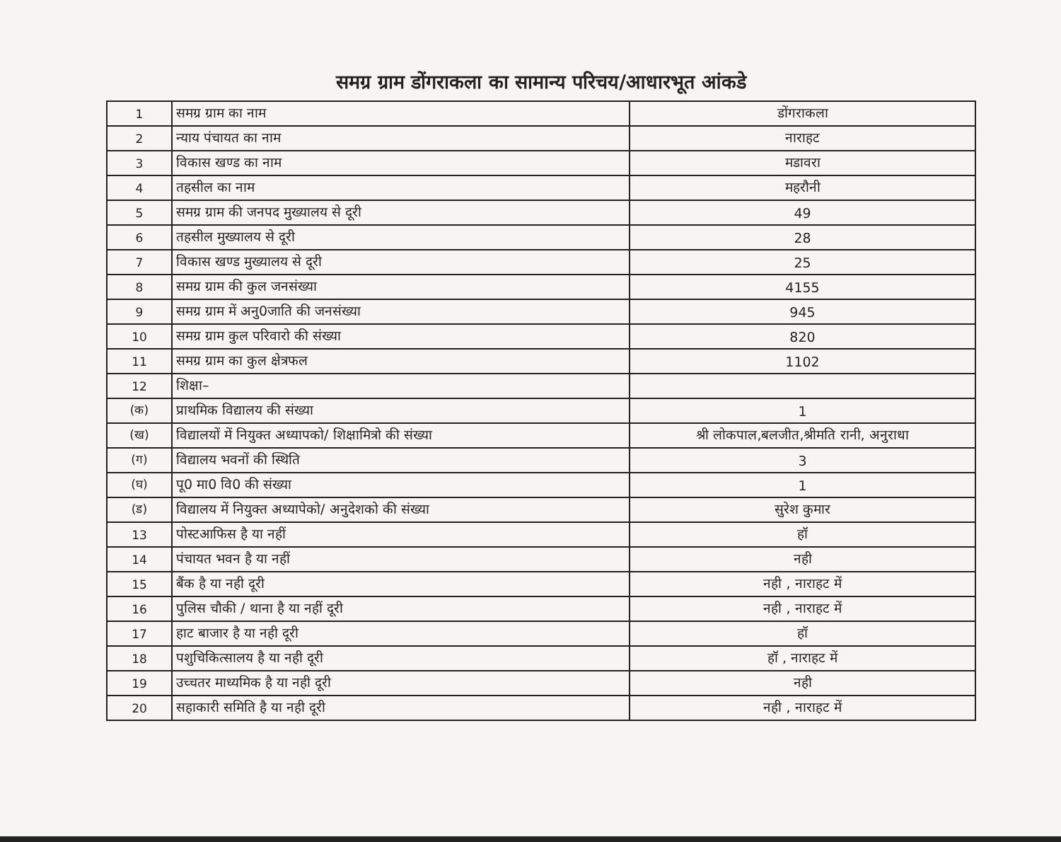समग्र ग्राम डोंगराकला का सामान्य परिचय/आधारभूत आंकडे
| 1 | समग्र ग्राम का नाम | डोंगराकला |
| 2 | न्याय पंचायत का नाम | नाराहट |
| 3 | विकास खण्ड का नाम | मडावरा |
| 4 | तहसील का नाम | महरौनी |
| 5 | समग्र ग्राम की जनपद मुख्यालय से दूरी | 49 |
| 6 | तहसील मुख्यालय से दूरी | 28 |
| 7 | विकास खण्ड मुख्यालय से दूरी | 25 |
| 8 | समग्र ग्राम की कुल जनसंख्या | 4155 |
| 9 | समग्र ग्राम में अनु0जाति की जनसंख्या | 945 |
| 10 | समग्र ग्राम कुल परिवारो की संख्या | 820 |
| 11 | समग्र ग्राम का कुल क्षेत्रफल | 1102 |
| 12 | शिक्षा– | |
| (क) | प्राथमिक विद्यालय की संख्या | 1 |
| (ख) | विद्यालयों में नियुक्त अध्यापको/ शिक्षामित्रो की संख्या | श्री लोकपाल,बलजीत,श्रीमति रानी, अनुराधा |
| (ग) | विद्यालय भवनों की स्थिति | 3 |
| (घ) | पू0 मा0 वि0 की संख्या | 1 |
| (ड) | विद्यालय में नियुक्त अध्यापेको/ अनुदेशको की संख्या | सुरेश कुमार |
| 13 | पोस्टआफिस है या नहीं | हॉ |
| 14 | पंचायत भवन है या नहीं | नही |
| 15 | बैंक है या नही दूरी | नही , नाराहट में |
| 16 | पुलिस चौकी / थाना है या नहीं दूरी | नही , नाराहट में |
| 17 | हाट बाजार है या नही दूरी | हॉ |
| 18 | पशुचिकित्सालय है या नही दूरी | हॉ , नाराहट में |
| 19 | उच्चतर माध्यमिक है या नही दूरी | नही |
| 20 | सहाकारी समिति है या नही दूरी | नही , नाराहट में |